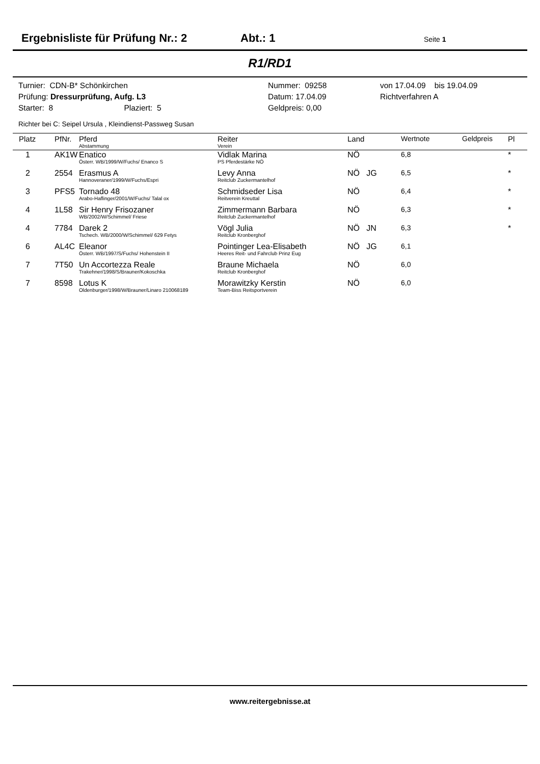Ergebnisliste für Prüfung Nr.: 2 Abt.: 1 Seite 1
R1/RD1
| Turnier: CDN-B* Schönkirchen | Nummer: 09258 | von 17.04.09 bis 19.04.09 |
| Prüfung: Dressurprüfung, Aufg. L3 | Datum: 17.04.09 | Richtverfahren A |
| Starter: 8 Plaziert: 5 | Geldpreis: 0,00 | |
Richter bei C: Seipel Ursula , Kleindienst-Passweg Susan
| Platz | PfNr. | Pferd Abstammung | Reiter Verein | Land | Wertnote | Geldpreis | Pl |
| --- | --- | --- | --- | --- | --- | --- | --- |
| 1 | AK1W | Enatico Österr. WB/1999/W/Fuchs/ Enanco S | Vidlak Marina PS Pferdestärke NÖ | NÖ | 6,8 | | * |
| 2 | 2554 | Erasmus A Hannoveraner/1999/W/Fuchs/Espri | Levy Anna Reitclub Zuckermantelhof | NÖ JG | 6,5 | | * |
| 3 | PFS5 | Tornado 48 Arabo-Haflinger/2001/W/Fuchs/ Talal ox | Schmidseder Lisa Reitverein Kreuttal | NÖ | 6,4 | | * |
| 4 | 1L58 | Sir Henry Frisozaner WB/2002/W/Schimmel/ Friese | Zimmermann Barbara Reitclub Zuckermantelhof | NÖ | 6,3 | | * |
| 4 | 7784 | Darek 2 Tschech. WB/2000/W/Schimmel/ 629 Fetys | Vögl Julia Reitclub Kronberghof | NÖ JN | 6,3 | | * |
| 6 | AL4C | Eleanor Österr. WB/1997/S/Fuchs/ Hohenstein II | Pointinger Lea-Elisabeth Heeres Reit- und Fahrclub Prinz Eug | NÖ JG | 6,1 | | |
| 7 | 7T50 | Un Accortezza Reale Trakehner/1998/S/Brauner/Kokoschka | Braune Michaela Reitclub Kronberghof | NÖ | 6,0 | | |
| 7 | 8598 | Lotus K Oldenburger/1998/W/Brauner/Linaro 210068189 | Morawitzky Kerstin Team-Biss Reitsportverein | NÖ | 6,0 | | |
www.reitergebnisse.at